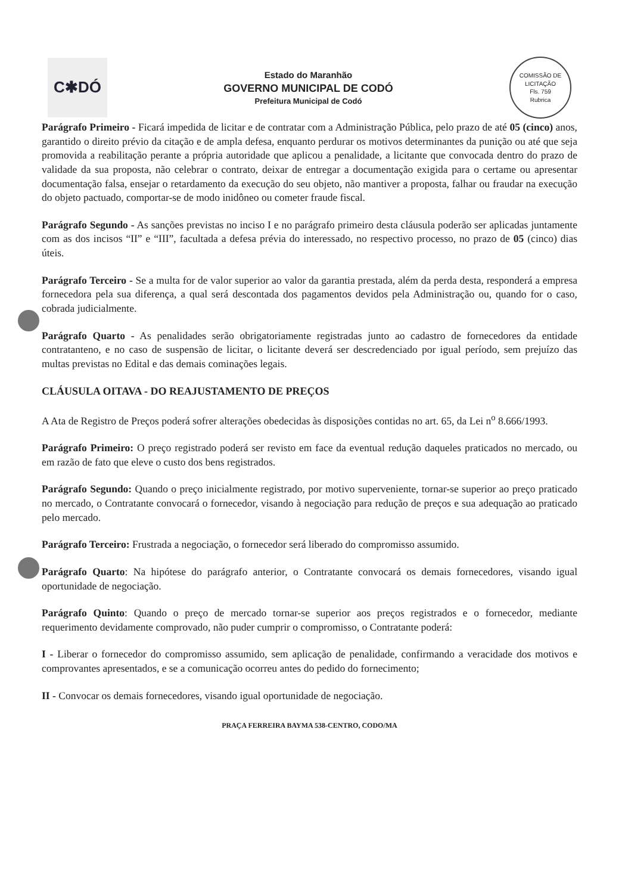C✱DÓ
Estado do Maranhão
GOVERNO MUNICIPAL DE CODÓ
Prefeitura Municipal de Codó
COMISSÃO DE LICITAÇÃO
Fls. 759
Rubrica
Parágrafo Primeiro - Ficará impedida de licitar e de contratar com a Administração Pública, pelo prazo de até 05 (cinco) anos, garantido o direito prévio da citação e de ampla defesa, enquanto perdurar os motivos determinantes da punição ou até que seja promovida a reabilitação perante a própria autoridade que aplicou a penalidade, a licitante que convocada dentro do prazo de validade da sua proposta, não celebrar o contrato, deixar de entregar a documentação exigida para o certame ou apresentar documentação falsa, ensejar o retardamento da execução do seu objeto, não mantiver a proposta, falhar ou fraudar na execução do objeto pactuado, comportar-se de modo inidôneo ou cometer fraude fiscal.
Parágrafo Segundo - As sanções previstas no inciso I e no parágrafo primeiro desta cláusula poderão ser aplicadas juntamente com as dos incisos “II” e “III”, facultada a defesa prévia do interessado, no respectivo processo, no prazo de 05 (cinco) dias úteis.
Parágrafo Terceiro - Se a multa for de valor superior ao valor da garantia prestada, além da perda desta, responderá a empresa fornecedora pela sua diferença, a qual será descontada dos pagamentos devidos pela Administração ou, quando for o caso, cobrada judicialmente.
Parágrafo Quarto - As penalidades serão obrigatoriamente registradas junto ao cadastro de fornecedores da entidade contratanteno, e no caso de suspensão de licitar, o licitante deverá ser descredenciado por igual período, sem prejuízo das multas previstas no Edital e das demais cominações legais.
CLÁUSULA OITAVA - DO REAJUSTAMENTO DE PREÇOS
A Ata de Registro de Preços poderá sofrer alterações obedecidas às disposições contidas no art. 65, da Lei n<sup>o</sup> 8.666/1993.
Parágrafo Primeiro: O preço registrado poderá ser revisto em face da eventual redução daqueles praticados no mercado, ou em razão de fato que eleve o custo dos bens registrados.
Parágrafo Segundo: Quando o preço inicialmente registrado, por motivo superveniente, tornar-se superior ao preço praticado no mercado, o Contratante convocará o fornecedor, visando à negociação para redução de preços e sua adequação ao praticado pelo mercado.
Parágrafo Terceiro: Frustrada a negociação, o fornecedor será liberado do compromisso assumido.
Parágrafo Quarto: Na hipótese do parágrafo anterior, o Contratante convocará os demais fornecedores, visando igual oportunidade de negociação.
Parágrafo Quinto: Quando o preço de mercado tornar-se superior aos preços registrados e o fornecedor, mediante requerimento devidamente comprovado, não puder cumprir o compromisso, o Contratante poderá:
I - Liberar o fornecedor do compromisso assumido, sem aplicação de penalidade, confirmando a veracidade dos motivos e comprovantes apresentados, e se a comunicação ocorreu antes do pedido do fornecimento;
II - Convocar os demais fornecedores, visando igual oportunidade de negociação.
PRAÇA FERREIRA BAYMA 538-CENTRO, CODO/MA